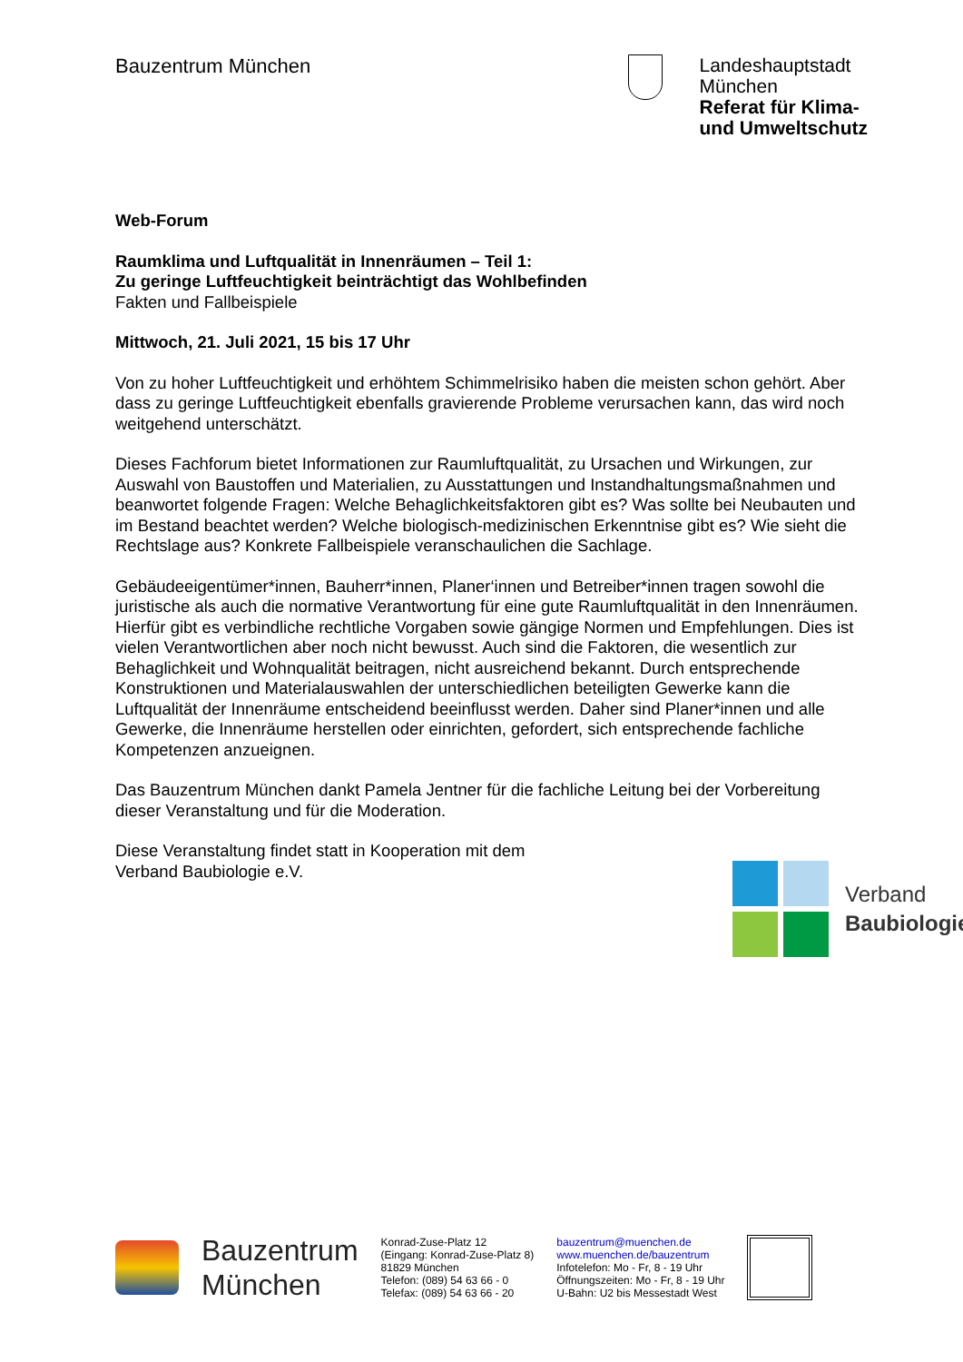Bauzentrum München
Landeshauptstadt
München
Referat für Klima-
und Umweltschutz
Web-Forum
Raumklima und Luftqualität in Innenräumen – Teil 1:
Zu geringe Luftfeuchtigkeit beinträchtigt das Wohlbefinden
Fakten und Fallbeispiele
Mittwoch, 21. Juli 2021, 15 bis 17 Uhr
Von zu hoher Luftfeuchtigkeit und erhöhtem Schimmelrisiko haben die meisten schon gehört. Aber dass zu geringe Luftfeuchtigkeit ebenfalls gravierende Probleme verursachen kann, das wird noch weitgehend unterschätzt.
Dieses Fachforum bietet Informationen zur Raumluftqualität, zu Ursachen und Wirkungen, zur Auswahl von Baustoffen und Materialien, zu Ausstattungen und Instandhaltungsmaßnahmen und beanwortet folgende Fragen: Welche Behaglichkeitsfaktoren gibt es? Was sollte bei Neubauten und im Bestand beachtet werden? Welche biologisch-medizinischen Erkenntnise gibt es? Wie sieht die Rechtslage aus? Konkrete Fallbeispiele veranschaulichen die Sachlage.
Gebäudeeigentümer*innen, Bauherr*innen, Planer‘innen und Betreiber*innen tragen sowohl die juristische als auch die normative Verantwortung für eine gute Raumluftqualität in den Innenräumen. Hierfür gibt es verbindliche rechtliche Vorgaben sowie gängige Normen und Empfehlungen. Dies ist vielen Verantwortlichen aber noch nicht bewusst. Auch sind die Faktoren, die wesentlich zur Behaglichkeit und Wohnqualität beitragen, nicht ausreichend bekannt. Durch entsprechende Konstruktionen und Materialauswahlen der unterschiedlichen beteiligten Gewerke kann die Luftqualität der Innenräume entscheidend beeinflusst werden. Daher sind Planer*innen und alle Gewerke, die Innenräume herstellen oder einrichten, gefordert, sich entsprechende fachliche Kompetenzen anzueignen.
Das Bauzentrum München dankt Pamela Jentner für die fachliche Leitung bei der Vorbereitung dieser Veranstaltung und für die Moderation.
Diese Veranstaltung findet statt in Kooperation mit dem
Verband Baubiologie e.V.
Verband
Baubiologie
Bauzentrum
München
Konrad-Zuse-Platz 12
(Eingang: Konrad-Zuse-Platz 8)
81829 München
Telefon: (089) 54 63 66 - 0
Telefax: (089) 54 63 66 - 20
bauzentrum@muenchen.de
www.muenchen.de/bauzentrum
Infotelefon: Mo - Fr, 8 - 19 Uhr
Öffnungszeiten: Mo - Fr, 8 - 19 Uhr
U-Bahn: U2 bis Messestadt West